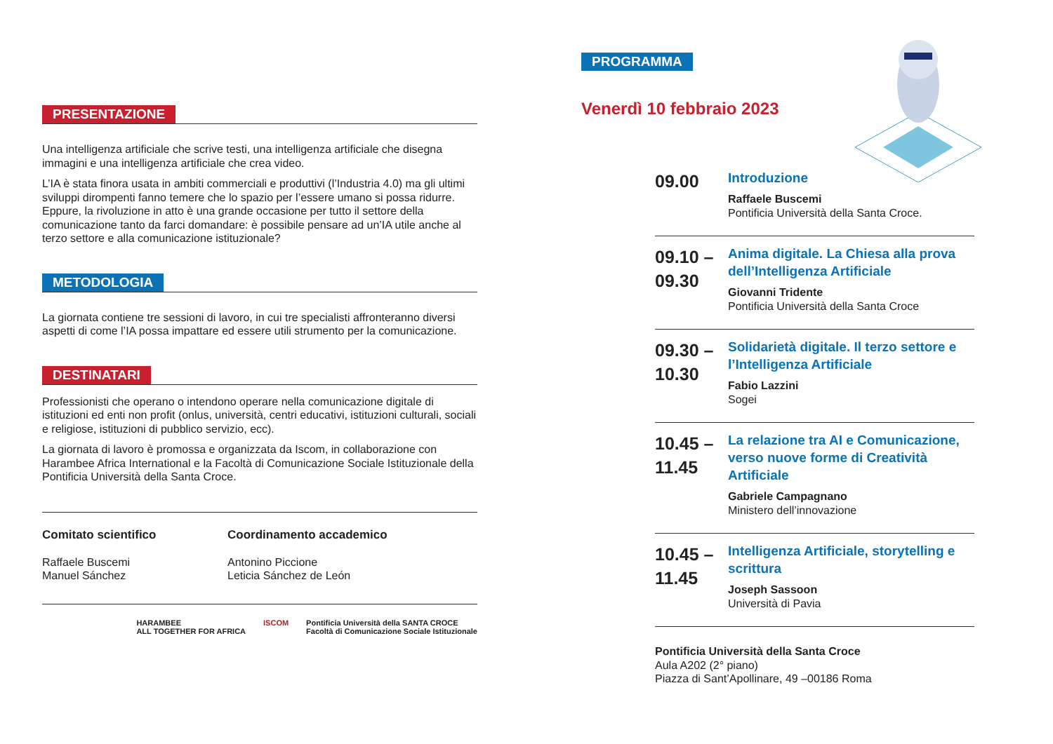PRESENTAZIONE
Una intelligenza artificiale che scrive testi, una intelligenza artificiale che disegna immagini e una intelligenza artificiale che crea video.
L’IA è stata finora usata in ambiti commerciali e produttivi (l’Industria 4.0) ma gli ultimi sviluppi dirompenti fanno temere che lo spazio per l’essere umano si possa ridurre. Eppure, la rivoluzione in atto è una grande occasione per tutto il settore della comunicazione tanto da farci domandare: è possibile pensare ad un’IA utile anche al terzo settore e alla comunicazione istituzionale?
METODOLOGIA
La giornata contiene tre sessioni di lavoro, in cui tre specialisti affronteranno diversi aspetti di come l’IA possa impattare ed essere utili strumento per la comunicazione.
DESTINATARI
Professionisti che operano o intendono operare nella comunicazione digitale di istituzioni ed enti non profit (onlus, università, centri educativi, istituzioni culturali, sociali e religiose, istituzioni di pubblico servizio, ecc).
La giornata di lavoro è promossa e organizzata da Iscom, in collaborazione con Harambee Africa International e la Facoltà di Comunicazione Sociale Istituzionale della Pontificia Università della Santa Croce.
Comitato scientifico
Raffaele Buscemi
Manuel Sánchez
Coordinamento accademico
Antonino Piccione
Leticia Sánchez de León
HARAMBEE
ALL TOGETHER FOR AFRICA ISCOM Pontificia Università della SANTA CROCE
Facoltà di Comunicazione Sociale Istituzionale
PROGRAMMA
Venerdì 10 febbraio 2023
09.00
Introduzione
Raffaele Buscemi
Pontificia Università della Santa Croce.
09.10 –
09.30
Anima digitale. La Chiesa alla prova dell’Intelligenza Artificiale
Giovanni Tridente
Pontificia Università della Santa Croce
09.30 –
10.30
Solidarietà digitale. Il terzo settore e l’Intelligenza Artificiale
Fabio Lazzini
Sogei
10.45 –
11.45
La relazione tra AI e Comunicazione, verso nuove forme di Creatività Artificiale
Gabriele Campagnano
Ministero dell’innovazione
10.45 –
11.45
Intelligenza Artificiale, storytelling e scrittura
Joseph Sassoon
Università di Pavia
Pontificia Università della Santa Croce
Aula A202 (2° piano)
Piazza di Sant’Apollinare, 49 –00186 Roma